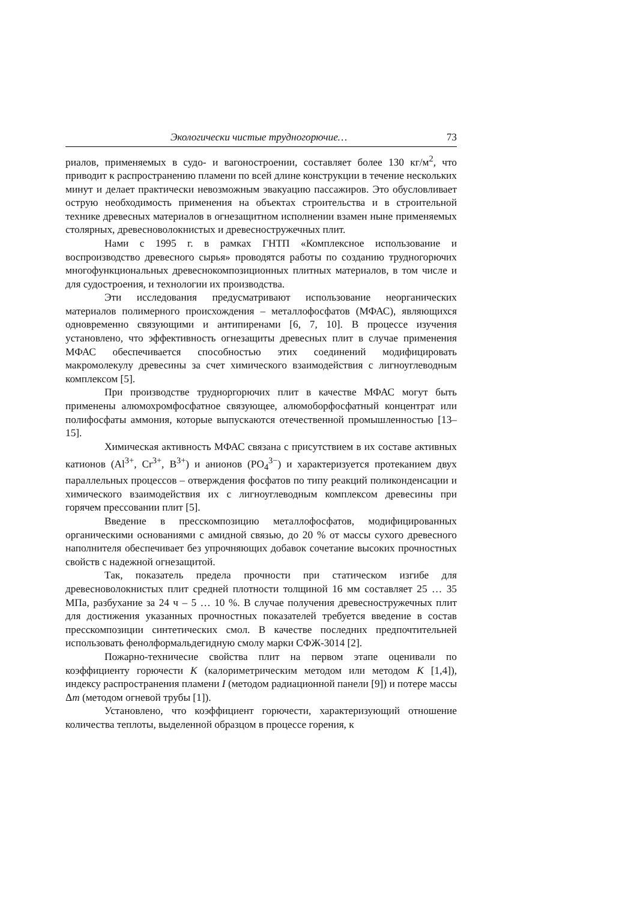Экологически чистые трудногорючие… 73
риалов, применяемых в судо- и вагоностроении, составляет более 130 кг/м<sup>2</sup>, что приводит к распространению пламени по всей длине конструкции в течение нескольких минут и делает практически невозможным эвакуацию пассажиров. Это обусловливает острую необходимость применения на объектах строительства и в строительной технике древесных материалов в огнезащитном исполнении взамен ныне применяемых столярных, древесноволокнистых и древесностружечных плит.
Нами с 1995 г. в рамках ГНТП «Комплексное использование и воспроизводство древесного сырья» проводятся работы по созданию трудногорючих многофункциональных древеснокомпозиционных плитных материалов, в том числе и для судостроения, и технологии их производства.
Эти исследования предусматривают использование неорганических материалов полимерного происхождения – металлофосфатов (МФАС), являющихся одновременно связующими и антипиренами [6, 7, 10]. В процессе изучения установлено, что эффективность огнезащиты древесных плит в случае применения МФАС обеспечивается способностью этих соединений модифицировать макромолекулу древесины за счет химического взаимодействия с лигноуглеводным комплексом [5].
При производстве труднoргорючих плит в качестве МФАС могут быть применены алюмохромфосфатное связующее, алюмоборфосфатный концентрат или полифосфаты аммония, которые выпускаются отечественной промышленностью [13–15].
Химическая активность МФАС связана с присутствием в их составе активных катионов (Al<sup>3+</sup>, Cr<sup>3+</sup>, B<sup>3+</sup>) и анионов (PO<sub>4</sub><sup>3−</sup>) и характеризуется протеканием двух параллельных процессов – отверждения фосфатов по типу реакций поликонденсации и химического взаимодействия их с лигноуглеводным комплексом древесины при горячем прессовании плит [5].
Введение в пресскомпозицию металлофосфатов, модифицированных органическими основаниями с амидной связью, до 20 % от массы сухого древесного наполнителя обеспечивает без упрочняющих добавок сочетание высоких прочностных свойств с надежной огнезащитой.
Так, показатель предела прочности при статическом изгибе для древесноволокнистых плит средней плотности толщиной 16 мм составляет 25 … 35 МПа, разбухание за 24 ч – 5 … 10 %. В случае получения древесностружечных плит для достижения указанных прочностных показателей требуется введение в состав пресскомпозиции синтетических смол. В качестве последних предпочтительней использовать фенолформальдегидную смолу марки СФЖ-3014 [2].
Пожарно-техничесие свойства плит на первом этапе оценивали по коэффициенту горючести K (калориметрическим методом или методом K [1,4]), индексу распространения пламени I (методом радиационной панели [9]) и потере массы Δm (методом огневой трубы [1]).
Установлено, что коэффициент горючести, характеризующий отношение количества теплоты, выделенной образцом в процессе горения, к